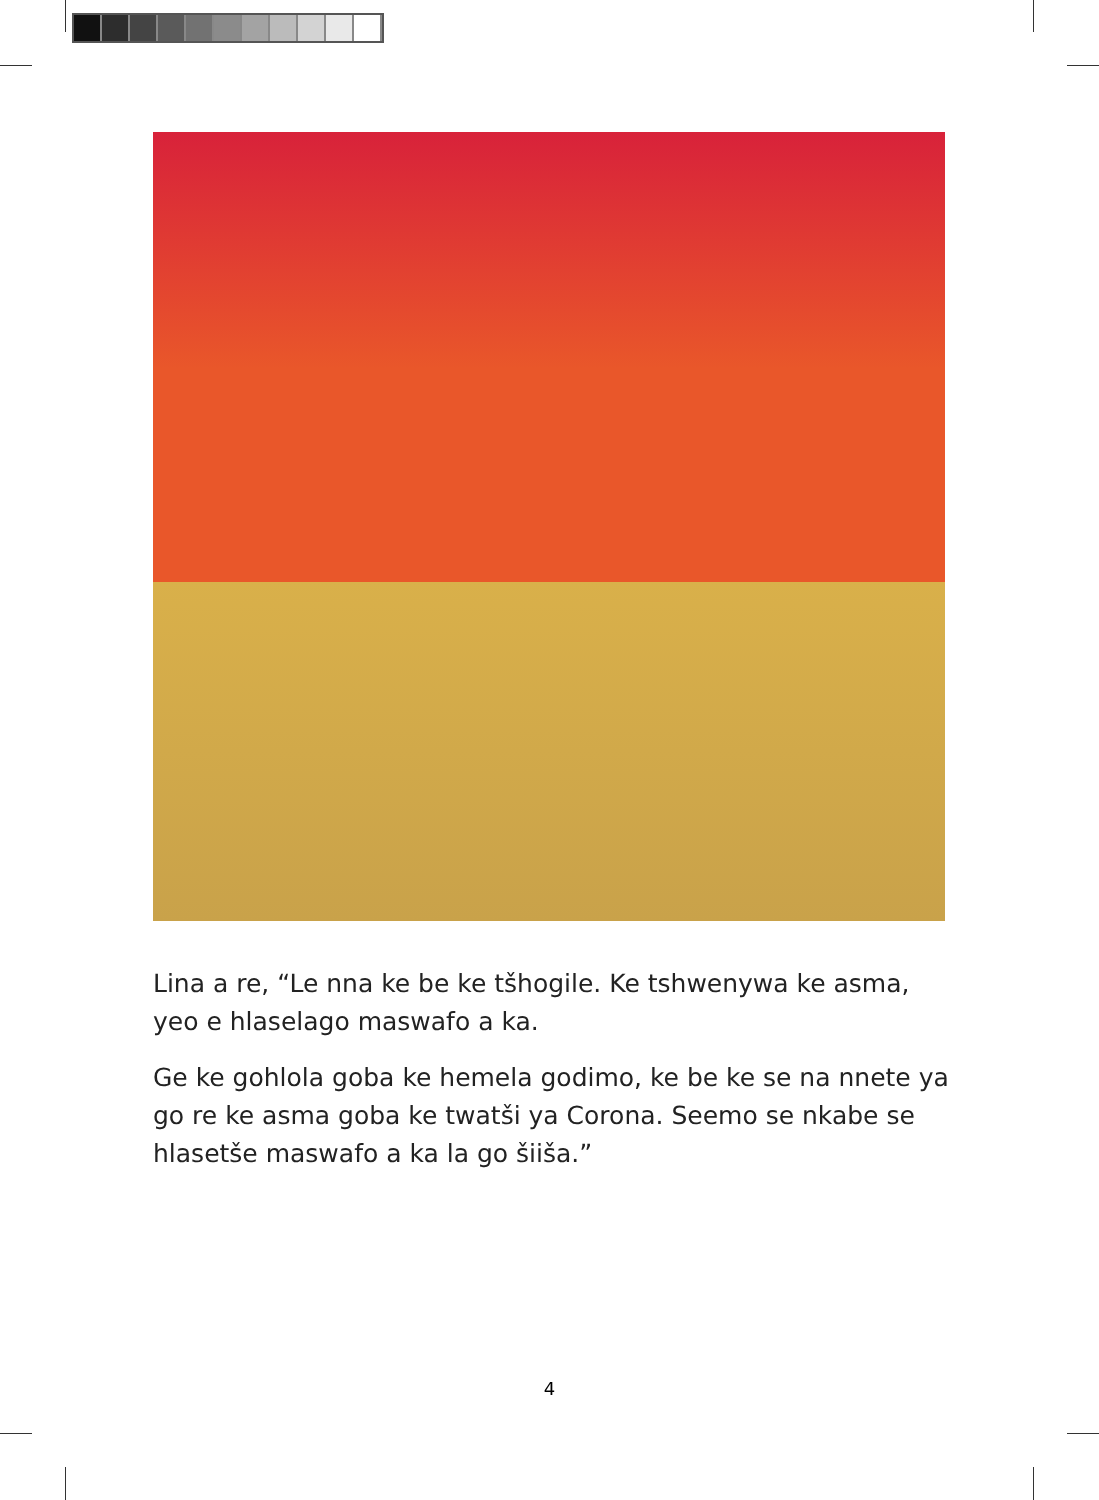Lina a re, “Le nna ke be ke tšhogile. Ke tshwenywa ke asma, yeo e hlaselago maswafo a ka.
Ge ke gohlola goba ke hemela godimo, ke be ke se na nnete ya go re ke asma goba ke twatši ya Corona. Seemo se nkabe se hlasetše maswafo a ka la go šiiša.”
4